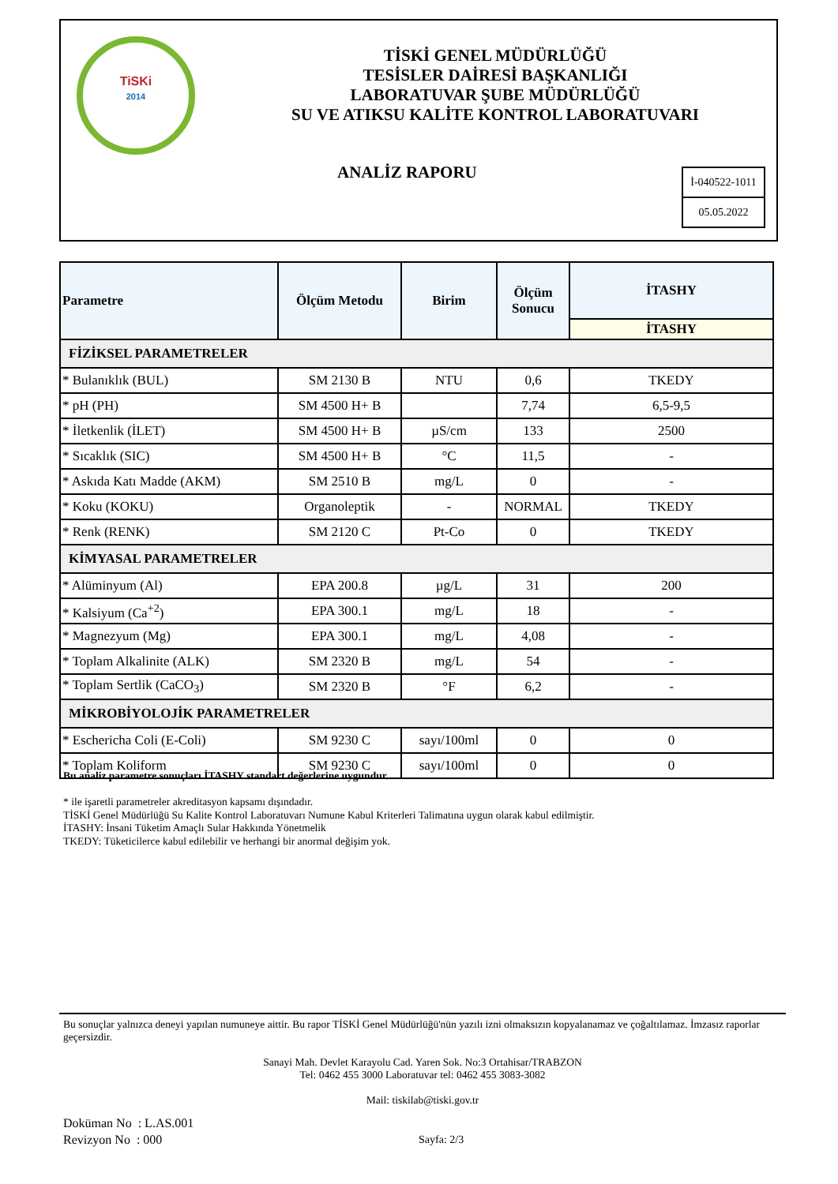TiSKi
2014
TİSKİ GENEL MÜDÜRLÜĞÜ
TESİSLER DAİRESİ BAŞKANLIĞI
LABORATUVAR ŞUBE MÜDÜRLÜĞÜ
SU VE ATIKSU KALİTE KONTROL LABORATUVARI
ANALİZ RAPORU
İ-040522-1011
05.05.2022
| Parametre | Ölçüm Metodu | Birim | Ölçüm Sonucu | İTASHY |
| --- | --- | --- | --- | --- |
| | | | | İTASHY |
| FİZİKSEL PARAMETRELER | | | | |
| * Bulanıklık (BUL) | SM 2130 B | NTU | 0,6 | TKEDY |
| * pH (PH) | SM 4500 H+ B | | 7,74 | 6,5-9,5 |
| * İletkenlik (İLET) | SM 4500 H+ B | µS/cm | 133 | 2500 |
| * Sıcaklık (SIC) | SM 4500 H+ B | °C | 11,5 | - |
| * Askıda Katı Madde (AKM) | SM 2510 B | mg/L | 0 | - |
| * Koku (KOKU) | Organoleptik | - | NORMAL | TKEDY |
| * Renk (RENK) | SM 2120 C | Pt-Co | 0 | TKEDY |
| KİMYASAL PARAMETRELER | | | | |
| * Alüminyum (Al) | EPA 200.8 | µg/L | 31 | 200 |
| * Kalsiyum (Ca<sup>+2</sup>) | EPA 300.1 | mg/L | 18 | - |
| * Magnezyum (Mg) | EPA 300.1 | mg/L | 4,08 | - |
| * Toplam Alkalinite (ALK) | SM 2320 B | mg/L | 54 | - |
| * Toplam Sertlik (CaCO<sub>3</sub>) | SM 2320 B | °F | 6,2 | - |
| MİKROBİYOLOJİK PARAMETRELER | | | | |
| * Eschericha Coli (E-Coli) | SM 9230 C | sayı/100ml | 0 | 0 |
| * Toplam Koliform | SM 9230 C | sayı/100ml | 0 | 0 |
Bu analiz parametre sonuçları İTASHY standart değerlerine uygundur.
* ile işaretli parametreler akreditasyon kapsamı dışındadır.
TİSKİ Genel Müdürlüğü Su Kalite Kontrol Laboratuvarı Numune Kabul Kriterleri Talimatına uygun olarak kabul edilmiştir.
İTASHY: İnsani Tüketim Amaçlı Sular Hakkında Yönetmelik
TKEDY: Tüketicilerce kabul edilebilir ve herhangi bir anormal değişim yok.
Bu sonuçlar yalnızca deneyi yapılan numuneye aittir. Bu rapor TİSKİ Genel Müdürlüğü'nün yazılı izni olmaksızın kopyalanamaz ve çoğaltılamaz. İmzasız raporlar geçersizdir.
Sanayi Mah. Devlet Karayolu Cad. Yaren Sok. No:3 Ortahisar/TRABZON
Tel: 0462 455 3000 Laboratuvar tel: 0462 455 3083-3082
Mail: tiskilab@tiski.gov.tr
Doküman No : L.AS.001
Revizyon No : 000
Sayfa: 2/3